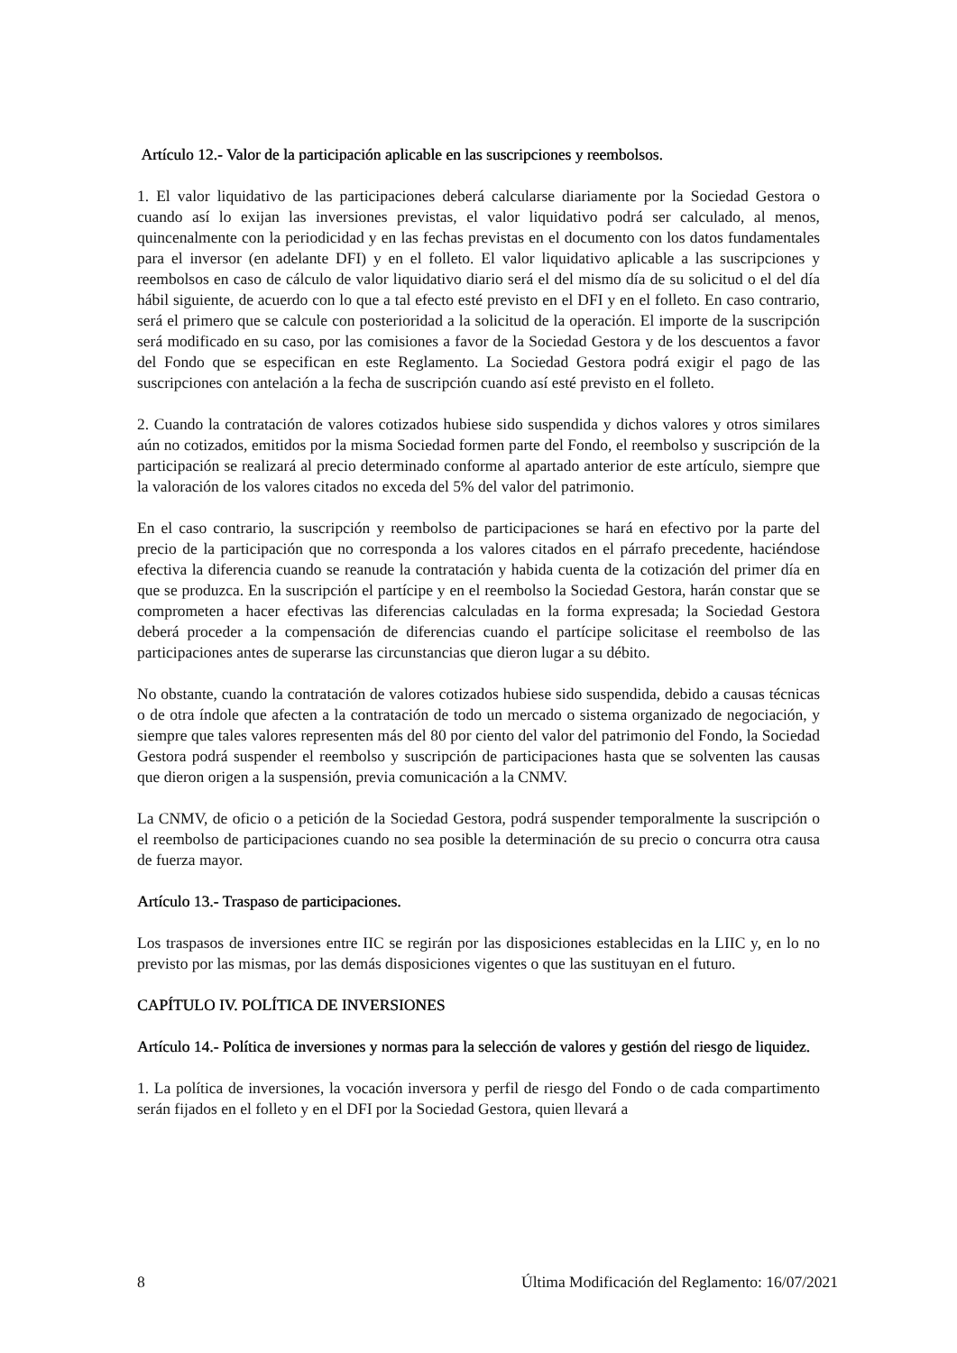Artículo 12.- Valor de la participación aplicable en las suscripciones y reembolsos.
1. El valor liquidativo de las participaciones deberá calcularse diariamente por la Sociedad Gestora o cuando así lo exijan las inversiones previstas, el valor liquidativo podrá ser calculado, al menos, quincenalmente con la periodicidad y en las fechas previstas en el documento con los datos fundamentales para el inversor (en adelante DFI) y en el folleto. El valor liquidativo aplicable a las suscripciones y reembolsos en caso de cálculo de valor liquidativo diario será el del mismo día de su solicitud o el del día hábil siguiente, de acuerdo con lo que a tal efecto esté previsto en el DFI y en el folleto. En caso contrario, será el primero que se calcule con posterioridad a la solicitud de la operación. El importe de la suscripción será modificado en su caso, por las comisiones a favor de la Sociedad Gestora y de los descuentos a favor del Fondo que se especifican en este Reglamento. La Sociedad Gestora podrá exigir el pago de las suscripciones con antelación a la fecha de suscripción cuando así esté previsto en el folleto.
2. Cuando la contratación de valores cotizados hubiese sido suspendida y dichos valores y otros similares aún no cotizados, emitidos por la misma Sociedad formen parte del Fondo, el reembolso y suscripción de la participación se realizará al precio determinado conforme al apartado anterior de este artículo, siempre que la valoración de los valores citados no exceda del 5% del valor del patrimonio.
En el caso contrario, la suscripción y reembolso de participaciones se hará en efectivo por la parte del precio de la participación que no corresponda a los valores citados en el párrafo precedente, haciéndose efectiva la diferencia cuando se reanude la contratación y habida cuenta de la cotización del primer día en que se produzca. En la suscripción el partícipe y en el reembolso la Sociedad Gestora, harán constar que se comprometen a hacer efectivas las diferencias calculadas en la forma expresada; la Sociedad Gestora deberá proceder a la compensación de diferencias cuando el partícipe solicitase el reembolso de las participaciones antes de superarse las circunstancias que dieron lugar a su débito.
No obstante, cuando la contratación de valores cotizados hubiese sido suspendida, debido a causas técnicas o de otra índole que afecten a la contratación de todo un mercado o sistema organizado de negociación, y siempre que tales valores representen más del 80 por ciento del valor del patrimonio del Fondo, la Sociedad Gestora podrá suspender el reembolso y suscripción de participaciones hasta que se solventen las causas que dieron origen a la suspensión, previa comunicación a la CNMV.
La CNMV, de oficio o a petición de la Sociedad Gestora, podrá suspender temporalmente la suscripción o el reembolso de participaciones cuando no sea posible la determinación de su precio o concurra otra causa de fuerza mayor.
Artículo 13.- Traspaso de participaciones.
Los traspasos de inversiones entre IIC se regirán por las disposiciones establecidas en la LIIC y, en lo no previsto por las mismas, por las demás disposiciones vigentes o que las sustituyan en el futuro.
CAPÍTULO IV. POLÍTICA DE INVERSIONES
Artículo 14.- Política de inversiones y normas para la selección de valores y gestión del riesgo de liquidez.
1. La política de inversiones, la vocación inversora y perfil de riesgo del Fondo o de cada compartimento serán fijados en el folleto y en el DFI por la Sociedad Gestora, quien llevará a
8 Última Modificación del Reglamento: 16/07/2021